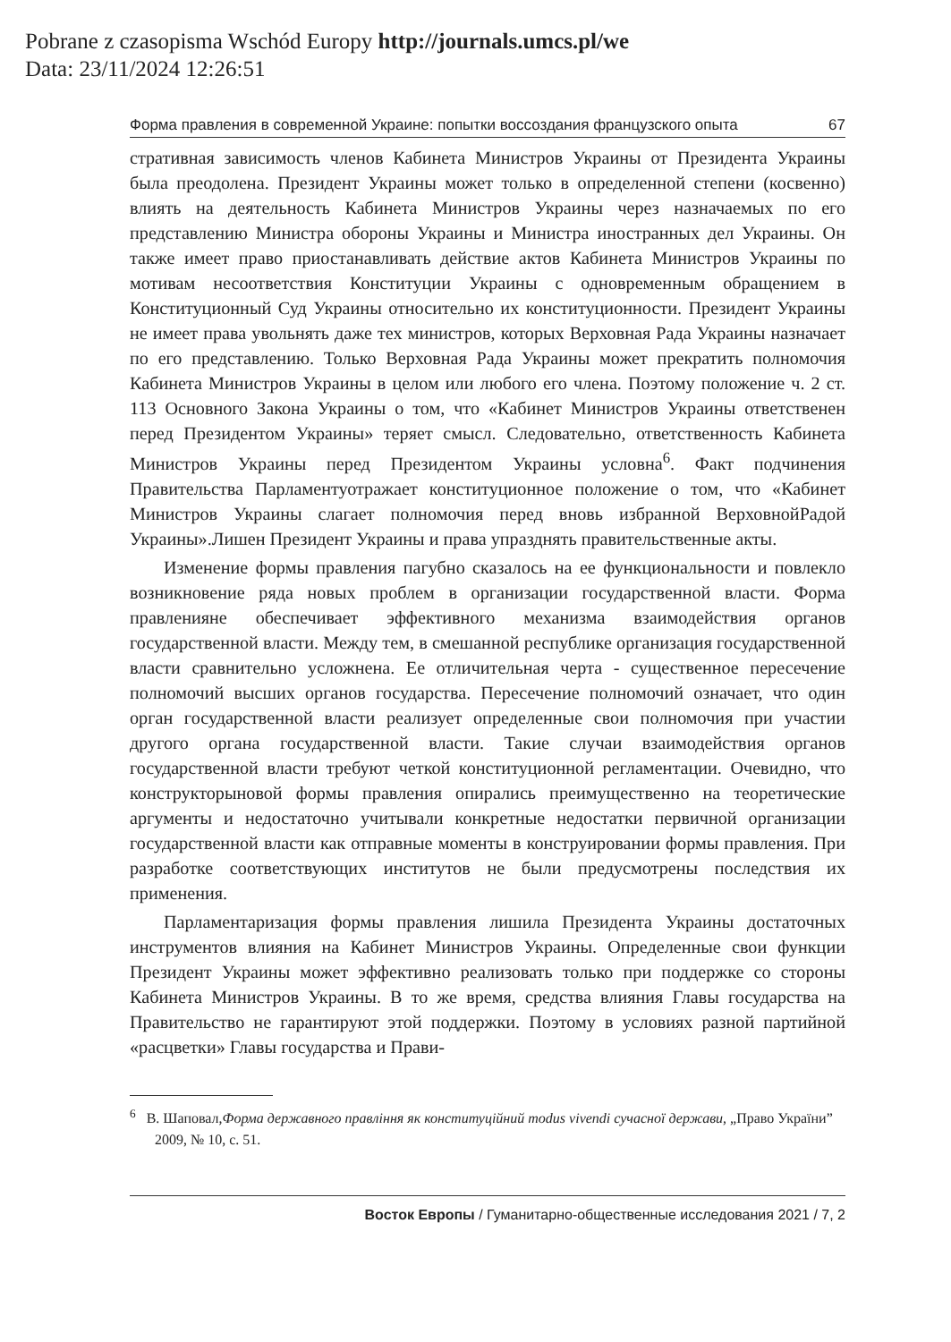Pobrane z czasopisma Wschód Europy http://journals.umcs.pl/we
Data: 23/11/2024 12:26:51
Форма правления в современной Украине: попытки воссоздания французского опыта 67
стративная зависимость членов Кабинета Министров Украины от Президента Украины была преодолена. Президент Украины может только в определенной степени (косвенно) влиять на деятельность Кабинета Министров Украины через назначаемых по его представлению Министра обороны Украины и Министра иностранных дел Украины. Он также имеет право приостанавливать действие актов Кабинета Министров Украины по мотивам несоответствия Конституции Украины с одновременным обращением в Конституционный Суд Украины относительно их конституционности. Президент Украины не имеет права увольнять даже тех министров, которых Верховная Рада Украины назначает по его представлению. Только Верховная Рада Украины может прекратить полномочия Кабинета Министров Украины в целом или любого его члена. Поэтому положение ч. 2 ст. 113 Основного Закона Украины о том, что «Кабинет Министров Украины ответственен перед Президентом Украины» теряет смысл. Следовательно, ответственность Кабинета Министров Украины перед Президентом Украины условна<sup>6</sup>. Факт подчинения Правительства Парламентуотражает конституционное положение о том, что «Кабинет Министров Украины слагает полномочия перед вновь избранной ВерховнойРадой Украины».Лишен Президент Украины и права упразднять правительственные акты.
Изменение формы правления пагубно сказалось на ее функциональности и повлекло возникновение ряда новых проблем в организации государственной власти. Форма правленияне обеспечивает эффективного механизма взаимодействия органов государственной власти. Между тем, в смешанной республике организация государственной власти сравнительно усложнена. Ее отличительная черта - существенное пересечение полномочий высших органов государства. Пересечение полномочий означает, что один орган государственной власти реализует определенные свои полномочия при участии другого органа государственной власти. Такие случаи взаимодействия органов государственной власти требуют четкой конституционной регламентации. Очевидно, что конструкторыновой формы правления опирались преимущественно на теоретические аргументы и недостаточно учитывали конкретные недостатки первичной организации государственной власти как отправные моменты в конструировании формы правления. При разработке соответствующих институтов не были предусмотрены последствия их применения.
Парламентаризация формы правления лишила Президента Украины достаточных инструментов влияния на Кабинет Министров Украины. Определенные свои функции Президент Украины может эффективно реализовать только при поддержке со стороны Кабинета Министров Украины. В то же время, средства влияния Главы государства на Правительство не гарантируют этой поддержки. Поэтому в условиях разной партийной «расцветки» Главы государства и Прави-
<sup>6</sup> В. Шаповал,Форма державного правління як конституційний modus vivendi сучасної держави, „Право України” 2009, № 10, с. 51.
Восток Европы / Гуманитарно-общественные исследования 2021 / 7, 2